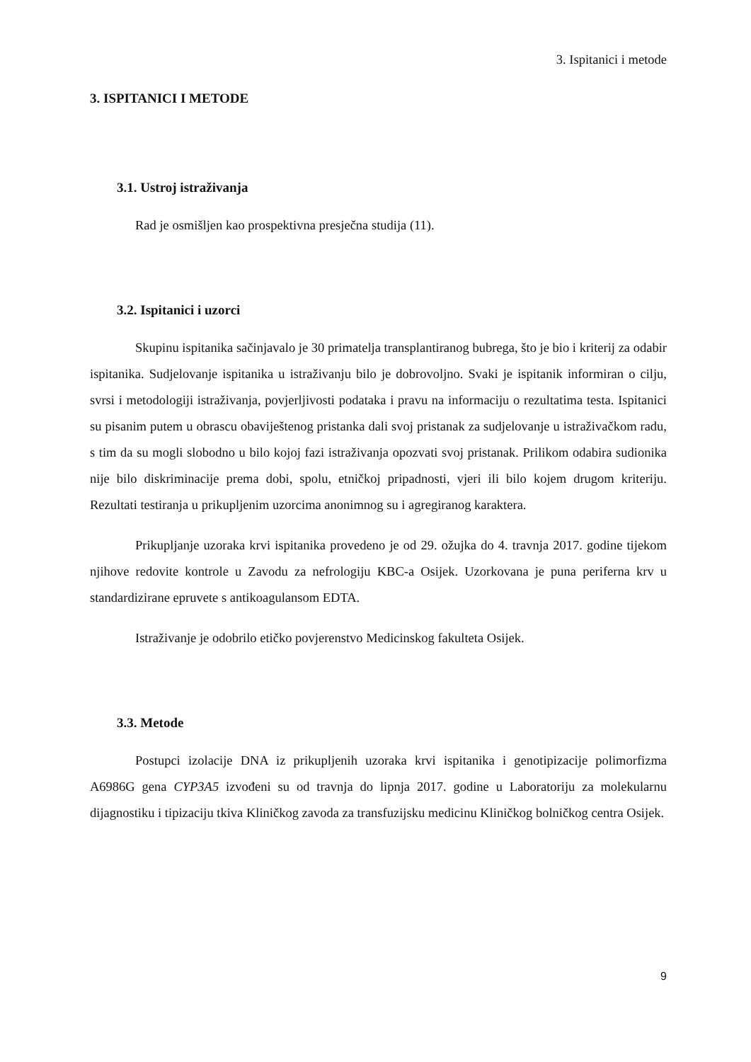3. Ispitanici i metode
3. ISPITANICI I METODE
3.1. Ustroj istraživanja
Rad je osmišljen kao prospektivna presječna studija (11).
3.2. Ispitanici i uzorci
Skupinu ispitanika sačinjavalo je 30 primatelja transplantiranog bubrega, što je bio i kriterij za odabir ispitanika. Sudjelovanje ispitanika u istraživanju bilo je dobrovoljno. Svaki je ispitanik informiran o cilju, svrsi i metodologiji istraživanja, povjerljivosti podataka i pravu na informaciju o rezultatima testa. Ispitanici su pisanim putem u obrascu obaviještenog pristanka dali svoj pristanak za sudjelovanje u istraživačkom radu, s tim da su mogli slobodno u bilo kojoj fazi istraživanja opozvati svoj pristanak. Prilikom odabira sudionika nije bilo diskriminacije prema dobi, spolu, etničkoj pripadnosti, vjeri ili bilo kojem drugom kriteriju. Rezultati testiranja u prikupljenim uzorcima anonimnog su i agregiranog karaktera.
Prikupljanje uzoraka krvi ispitanika provedeno je od 29. ožujka do 4. travnja 2017. godine tijekom njihove redovite kontrole u Zavodu za nefrologiju KBC-a Osijek. Uzorkovana je puna periferna krv u standardizirane epruvete s antikoagulansom EDTA.
Istraživanje je odobrilo etičko povjerenstvo Medicinskog fakulteta Osijek.
3.3. Metode
Postupci izolacije DNA iz prikupljenih uzoraka krvi ispitanika i genotipizacije polimorfizma A6986G gena CYP3A5 izvođeni su od travnja do lipnja 2017. godine u Laboratoriju za molekularnu dijagnostiku i tipizaciju tkiva Kliničkog zavoda za transfuzijsku medicinu Kliničkog bolničkog centra Osijek.
9